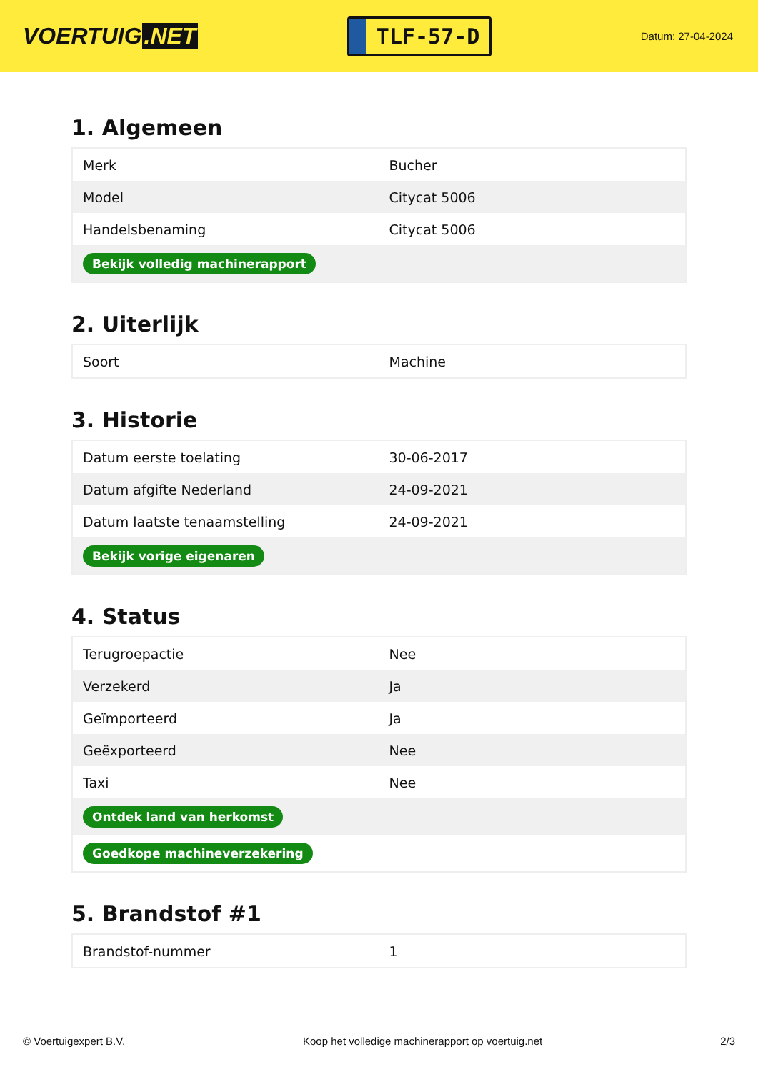VOERTUIG.NET
TLF-57-D
Datum: 27-04-2024
1. Algemeen
| Merk | Bucher |
| Model | Citycat 5006 |
| Handelsbenaming | Citycat 5006 |
| Bekijk volledig machinerapport | |
2. Uiterlijk
| Soort | Machine |
3. Historie
| Datum eerste toelating | 30-06-2017 |
| Datum afgifte Nederland | 24-09-2021 |
| Datum laatste tenaamstelling | 24-09-2021 |
| Bekijk vorige eigenaren | |
4. Status
| Terugroepactie | Nee |
| Verzekerd | Ja |
| Geïmporteerd | Ja |
| Geëxporteerd | Nee |
| Taxi | Nee |
| Ontdek land van herkomst | |
| Goedkope machineverzekering | |
5. Brandstof #1
| Brandstof-nummer | 1 |
© Voertuigexpert B.V. Koop het volledige machinerapport op voertuig.net 2/3